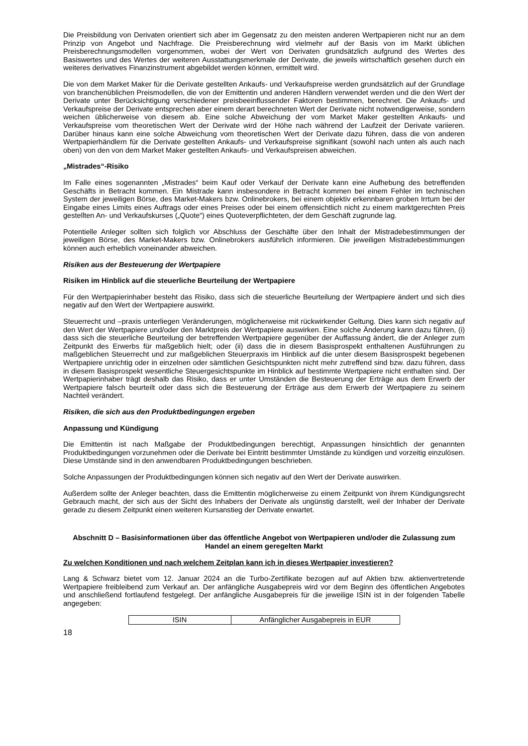Die Preisbildung von Derivaten orientiert sich aber im Gegensatz zu den meisten anderen Wertpapieren nicht nur an dem Prinzip von Angebot und Nachfrage. Die Preisberechnung wird vielmehr auf der Basis von im Markt üblichen Preisberechnungsmodellen vorgenommen, wobei der Wert von Derivaten grundsätzlich aufgrund des Wertes des Basiswertes und des Wertes der weiteren Ausstattungsmerkmale der Derivate, die jeweils wirtschaftlich gesehen durch ein weiteres derivatives Finanzinstrument abgebildet werden können, ermittelt wird.
Die von dem Market Maker für die Derivate gestellten Ankaufs- und Verkaufspreise werden grundsätzlich auf der Grundlage von branchenüblichen Preismodellen, die von der Emittentin und anderen Händlern verwendet werden und die den Wert der Derivate unter Berücksichtigung verschiedener preisbeeinflussender Faktoren bestimmen, berechnet. Die Ankaufs- und Verkaufspreise der Derivate entsprechen aber einem derart berechneten Wert der Derivate nicht notwendigerweise, sondern weichen üblicherweise von diesem ab. Eine solche Abweichung der vom Market Maker gestellten Ankaufs- und Verkaufspreise vom theoretischen Wert der Derivate wird der Höhe nach während der Laufzeit der Derivate variieren. Darüber hinaus kann eine solche Abweichung vom theoretischen Wert der Derivate dazu führen, dass die von anderen Wertpapierhändlern für die Derivate gestellten Ankaufs- und Verkaufspreise signifikant (sowohl nach unten als auch nach oben) von den von dem Market Maker gestellten Ankaufs- und Verkaufspreisen abweichen.
„Mistrades“-Risiko
Im Falle eines sogenannten „Mistrades“ beim Kauf oder Verkauf der Derivate kann eine Aufhebung des betreffenden Geschäfts in Betracht kommen. Ein Mistrade kann insbesondere in Betracht kommen bei einem Fehler im technischen System der jeweiligen Börse, des Market-Makers bzw. Onlinebrokers, bei einem objektiv erkennbaren groben Irrtum bei der Eingabe eines Limits eines Auftrags oder eines Preises oder bei einem offensichtlich nicht zu einem marktgerechten Preis gestellten An- und Verkaufskurses („Quote“) eines Quoteverpflichteten, der dem Geschäft zugrunde lag.
Potentielle Anleger sollten sich folglich vor Abschluss der Geschäfte über den Inhalt der Mistradebestimmungen der jeweiligen Börse, des Market-Makers bzw. Onlinebrokers ausführlich informieren. Die jeweiligen Mistradebestimmungen können auch erheblich voneinander abweichen.
Risiken aus der Besteuerung der Wertpapiere
Risiken im Hinblick auf die steuerliche Beurteilung der Wertpapiere
Für den Wertpapierinhaber besteht das Risiko, dass sich die steuerliche Beurteilung der Wertpapiere ändert und sich dies negativ auf den Wert der Wertpapiere auswirkt.
Steuerrecht und –praxis unterliegen Veränderungen, möglicherweise mit rückwirkender Geltung. Dies kann sich negativ auf den Wert der Wertpapiere und/oder den Marktpreis der Wertpapiere auswirken. Eine solche Änderung kann dazu führen, (i) dass sich die steuerliche Beurteilung der betreffenden Wertpapiere gegenüber der Auffassung ändert, die der Anleger zum Zeitpunkt des Erwerbs für maßgeblich hielt; oder (ii) dass die in diesem Basisprospekt enthaltenen Ausführungen zu maßgeblichen Steuerrecht und zur maßgeblichen Steuerpraxis im Hinblick auf die unter diesem Basisprospekt begebenen Wertpapiere unrichtig oder in einzelnen oder sämtlichen Gesichtspunkten nicht mehr zutreffend sind bzw. dazu führen, dass in diesem Basisprospekt wesentliche Steuergesichtspunkte im Hinblick auf bestimmte Wertpapiere nicht enthalten sind. Der Wertpapierinhaber trägt deshalb das Risiko, dass er unter Umständen die Besteuerung der Erträge aus dem Erwerb der Wertpapiere falsch beurteilt oder dass sich die Besteuerung der Erträge aus dem Erwerb der Wertpapiere zu seinem Nachteil verändert.
Risiken, die sich aus den Produktbedingungen ergeben
Anpassung und Kündigung
Die Emittentin ist nach Maßgabe der Produktbedingungen berechtigt, Anpassungen hinsichtlich der genannten Produktbedingungen vorzunehmen oder die Derivate bei Eintritt bestimmter Umstände zu kündigen und vorzeitig einzulösen. Diese Umstände sind in den anwendbaren Produktbedingungen beschrieben.
Solche Anpassungen der Produktbedingungen können sich negativ auf den Wert der Derivate auswirken.
Außerdem sollte der Anleger beachten, dass die Emittentin möglicherweise zu einem Zeitpunkt von ihrem Kündigungsrecht Gebrauch macht, der sich aus der Sicht des Inhabers der Derivate als ungünstig darstellt, weil der Inhaber der Derivate gerade zu diesem Zeitpunkt einen weiteren Kursanstieg der Derivate erwartet.
Abschnitt D – Basisinformationen über das öffentliche Angebot von Wertpapieren und/oder die Zulassung zum Handel an einem geregelten Markt
Zu welchen Konditionen und nach welchem Zeitplan kann ich in dieses Wertpapier investieren?
Lang & Schwarz bietet vom 12. Januar 2024 an die Turbo-Zertifikate bezogen auf auf Aktien bzw. aktienvertretende Wertpapiere freibleibend zum Verkauf an. Der anfängliche Ausgabepreis wird vor dem Beginn des öffentlichen Angebotes und anschließend fortlaufend festgelegt. Der anfängliche Ausgabepreis für die jeweilige ISIN ist in der folgenden Tabelle angegeben:
| ISIN | Anfänglicher Ausgabepreis in EUR |
18